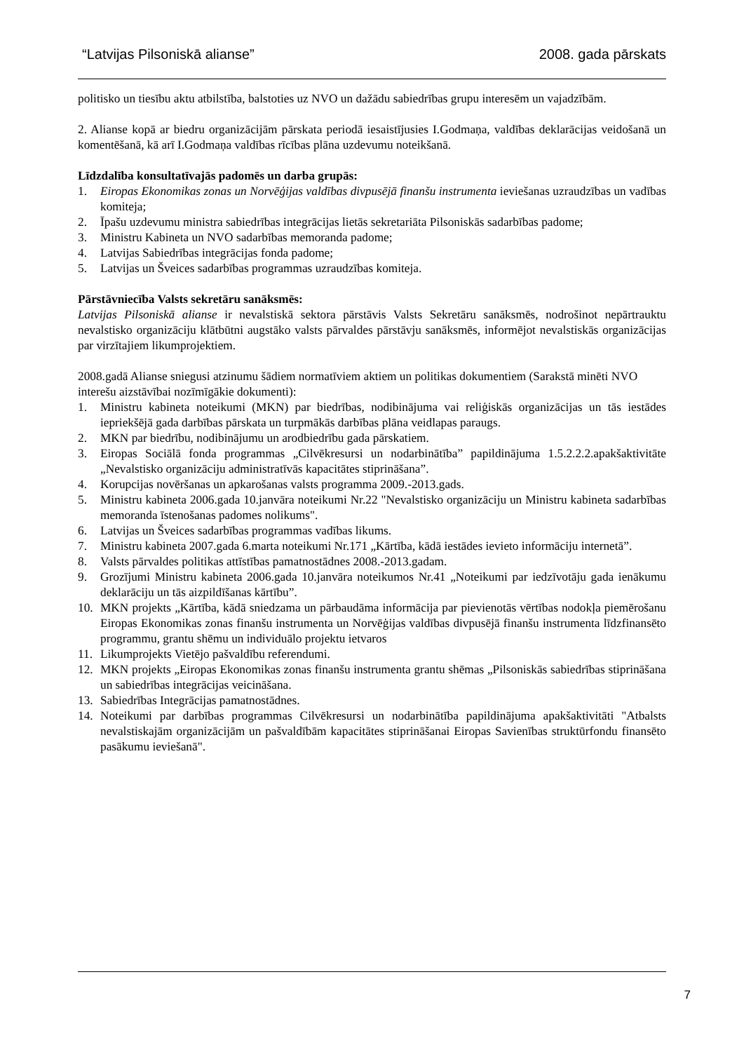“Latvijas Pilsoniskā alianse” 2008. gada pārskats
politisko un tiesību aktu atbilstība, balstoties uz NVO un dažādu sabiedrības grupu interesēm un vajadzībām.
2. Alianse kopā ar biedru organizācijām pārskata periodā iesaistījusies I.Godmaņa, valdības deklarācijas veidošanā un komentēšanā, kā arī I.Godmaņa valdības rīcības plāna uzdevumu noteikšanā.
Līdzdalība konsultatīvajās padomēs un darba grupās:
1. Eiropas Ekonomikas zonas un Norvēģijas valdības divpusējā finanšu instrumenta ieviešanas uzraudzības un vadības komiteja;
2. Īpašu uzdevumu ministra sabiedrības integrācijas lietās sekretariāta Pilsoniskās sadarbības padome;
3. Ministru Kabineta un NVO sadarbības memoranda padome;
4. Latvijas Sabiedrības integrācijas fonda padome;
5. Latvijas un Šveices sadarbības programmas uzraudzības komiteja.
Pārstāvniecība Valsts sekretāru sanāksmēs:
Latvijas Pilsoniskā alianse ir nevalstiskā sektora pārstāvis Valsts Sekretāru sanāksmēs, nodrošinot nepārtrauktu nevalstisko organizāciju klātbūtni augstāko valsts pārvaldes pārstāvju sanāksmēs, informējot nevalstiskās organizācijas par virzītajiem likumprojektiem.
2008.gadā Alianse sniegusi atzinumu šādiem normatīviem aktiem un politikas dokumentiem (Sarakstā minēti NVO interešu aizstāvībai nozīmīgākie dokumenti):
1. Ministru kabineta noteikumi (MKN) par biedrības, nodibinājuma vai reliģiskās organizācijas un tās iestādes iepriekšējā gada darbības pārskata un turpmākās darbības plāna veidlapas paraugs.
2. MKN par biedrību, nodibinājumu un arodbiedrību gada pārskatiem.
3. Eiropas Sociālā fonda programmas „Cilvēkresursi un nodarbinātība” papildinājuma 1.5.2.2.2.apakšaktivitāte „Nevalstisko organizāciju administratīvās kapacitātes stiprināšana”.
4. Korupcijas novēršanas un apkarošanas valsts programma 2009.-2013.gads.
5. Ministru kabineta 2006.gada 10.janvāra noteikumi Nr.22 "Nevalstisko organizāciju un Ministru kabineta sadarbības memoranda īstenošanas padomes nolikums".
6. Latvijas un Šveices sadarbības programmas vadības likums.
7. Ministru kabineta 2007.gada 6.marta noteikumi Nr.171 „Kārtība, kādā iestādes ievieto informāciju internetā”.
8. Valsts pārvaldes politikas attīstības pamatnostādnes 2008.-2013.gadam.
9. Grozījumi Ministru kabineta 2006.gada 10.janvāra noteikumos Nr.41 „Noteikumi par iedzīvotāju gada ienākumu deklarāciju un tās aizpildīšanas kārtību”.
10. MKN projekts „Kārtība, kādā sniedzama un pārbaudāma informācija par pievienotās vērtības nodokļa piemērošanu Eiropas Ekonomikas zonas finanšu instrumenta un Norvēģijas valdības divpusējā finanšu instrumenta līdzfinansēto programmu, grantu shēmu un individuālo projektu ietvaros
11. Likumprojekts Vietējo pašvaldību referendumi.
12. MKN projekts „Eiropas Ekonomikas zonas finanšu instrumenta grantu shēmas „Pilsoniskās sabiedrības stiprināšana un sabiedrības integrācijas veicināšana.
13. Sabiedrības Integrācijas pamatnostādnes.
14. Noteikumi par darbības programmas Cilvēkresursi un nodarbinātība papildinājuma apakšaktivitāti "Atbalsts nevalstiskajām organizācijām un pašvaldībām kapacitātes stiprināšanai Eiropas Savienības struktūrfondu finansēto pasākumu ieviešanā".
7